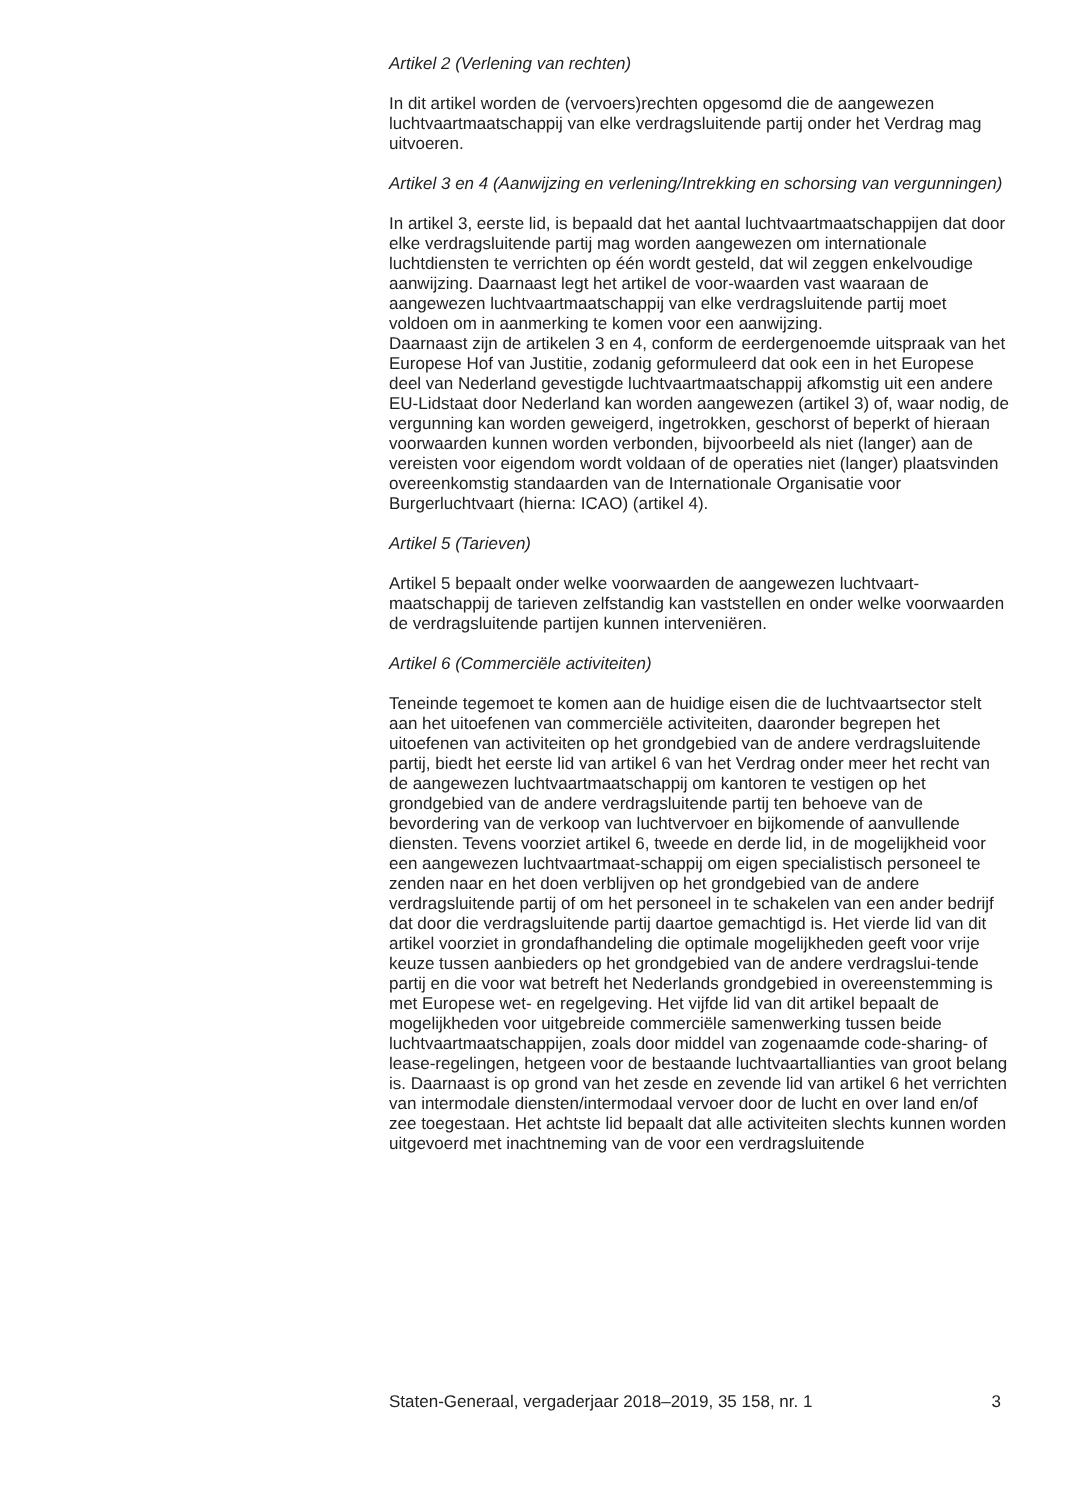Artikel 2 (Verlening van rechten)
In dit artikel worden de (vervoers)rechten opgesomd die de aangewezen luchtvaartmaatschappij van elke verdragsluitende partij onder het Verdrag mag uitvoeren.
Artikel 3 en 4 (Aanwijzing en verlening/Intrekking en schorsing van vergunningen)
In artikel 3, eerste lid, is bepaald dat het aantal luchtvaartmaatschappijen dat door elke verdragsluitende partij mag worden aangewezen om internationale luchtdiensten te verrichten op één wordt gesteld, dat wil zeggen enkelvoudige aanwijzing. Daarnaast legt het artikel de voor-waarden vast waaraan de aangewezen luchtvaartmaatschappij van elke verdragsluitende partij moet voldoen om in aanmerking te komen voor een aanwijzing.
Daarnaast zijn de artikelen 3 en 4, conform de eerdergenoemde uitspraak van het Europese Hof van Justitie, zodanig geformuleerd dat ook een in het Europese deel van Nederland gevestigde luchtvaartmaatschappij afkomstig uit een andere EU-Lidstaat door Nederland kan worden aangewezen (artikel 3) of, waar nodig, de vergunning kan worden geweigerd, ingetrokken, geschorst of beperkt of hieraan voorwaarden kunnen worden verbonden, bijvoorbeeld als niet (langer) aan de vereisten voor eigendom wordt voldaan of de operaties niet (langer) plaatsvinden overeenkomstig standaarden van de Internationale Organisatie voor Burgerluchtvaart (hierna: ICAO) (artikel 4).
Artikel 5 (Tarieven)
Artikel 5 bepaalt onder welke voorwaarden de aangewezen luchtvaart-maatschappij de tarieven zelfstandig kan vaststellen en onder welke voorwaarden de verdragsluitende partijen kunnen interveniëren.
Artikel 6 (Commerciële activiteiten)
Teneinde tegemoet te komen aan de huidige eisen die de luchtvaartsector stelt aan het uitoefenen van commerciële activiteiten, daaronder begrepen het uitoefenen van activiteiten op het grondgebied van de andere verdragsluitende partij, biedt het eerste lid van artikel 6 van het Verdrag onder meer het recht van de aangewezen luchtvaartmaatschappij om kantoren te vestigen op het grondgebied van de andere verdragsluitende partij ten behoeve van de bevordering van de verkoop van luchtvervoer en bijkomende of aanvullende diensten. Tevens voorziet artikel 6, tweede en derde lid, in de mogelijkheid voor een aangewezen luchtvaartmaat-schappij om eigen specialistisch personeel te zenden naar en het doen verblijven op het grondgebied van de andere verdragsluitende partij of om het personeel in te schakelen van een ander bedrijf dat door die verdragsluitende partij daartoe gemachtigd is. Het vierde lid van dit artikel voorziet in grondafhandeling die optimale mogelijkheden geeft voor vrije keuze tussen aanbieders op het grondgebied van de andere verdragslui-tende partij en die voor wat betreft het Nederlands grondgebied in overeenstemming is met Europese wet- en regelgeving. Het vijfde lid van dit artikel bepaalt de mogelijkheden voor uitgebreide commerciële samenwerking tussen beide luchtvaartmaatschappijen, zoals door middel van zogenaamde code-sharing- of lease-regelingen, hetgeen voor de bestaande luchtvaartallianties van groot belang is. Daarnaast is op grond van het zesde en zevende lid van artikel 6 het verrichten van intermodale diensten/intermodaal vervoer door de lucht en over land en/of zee toegestaan. Het achtste lid bepaalt dat alle activiteiten slechts kunnen worden uitgevoerd met inachtneming van de voor een verdragsluitende
Staten-Generaal, vergaderjaar 2018–2019, 35 158, nr. 1 3